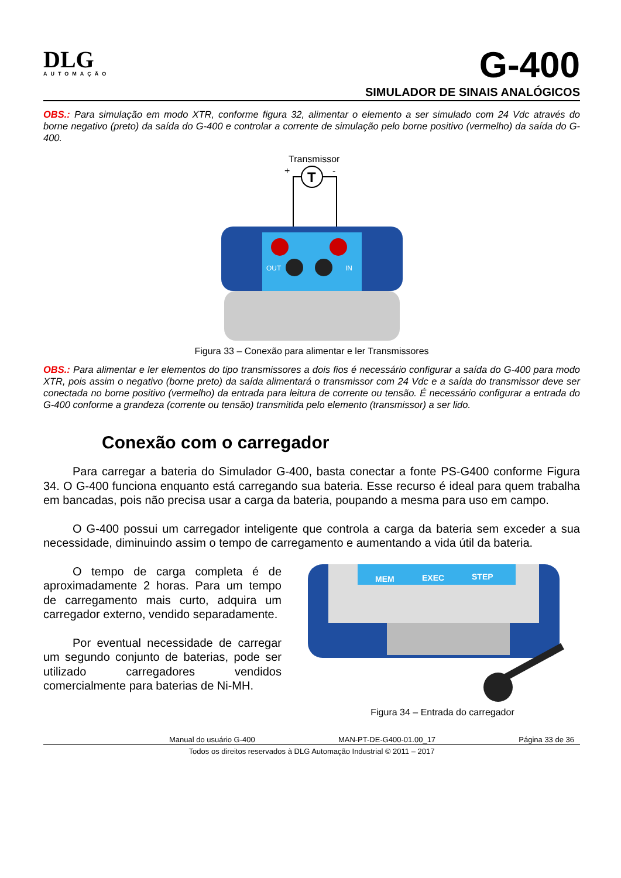DLG
AUTOMAÇÃO
G-400
SIMULADOR DE SINAIS ANALÓGICOS
OBS.: Para simulação em modo XTR, conforme figura 32, alimentar o elemento a ser simulado com 24 Vdc através do borne negativo (preto) da saída do G-400 e controlar a corrente de simulação pelo borne positivo (vermelho) da saída do G-400.
Transmissor
T
+
-
OUT
IN
Figura 33 – Conexão para alimentar e ler Transmissores
OBS.: Para alimentar e ler elementos do tipo transmissores a dois fios é necessário configurar a saída do G-400 para modo XTR, pois assim o negativo (borne preto) da saída alimentará o transmissor com 24 Vdc e a saída do transmissor deve ser conectada no borne positivo (vermelho) da entrada para leitura de corrente ou tensão. É necessário configurar a entrada do G-400 conforme a grandeza (corrente ou tensão) transmitida pelo elemento (transmissor) a ser lido.
Conexão com o carregador
Para carregar a bateria do Simulador G-400, basta conectar a fonte PS-G400 conforme Figura 34. O G-400 funciona enquanto está carregando sua bateria. Esse recurso é ideal para quem trabalha em bancadas, pois não precisa usar a carga da bateria, poupando a mesma para uso em campo.
O G-400 possui um carregador inteligente que controla a carga da bateria sem exceder a sua necessidade, diminuindo assim o tempo de carregamento e aumentando a vida útil da bateria.
O tempo de carga completa é de aproximadamente 2 horas. Para um tempo de carregamento mais curto, adquira um carregador externo, vendido separadamente.
Por eventual necessidade de carregar um segundo conjunto de baterias, pode ser utilizado carregadores vendidos comercialmente para baterias de Ni-MH.
MEM
EXEC
STEP
Figura 34 – Entrada do carregador
Manual do usuário G-400 MAN-PT-DE-G400-01.00_17 Página 33 de 36
Todos os direitos reservados à DLG Automação Industrial © 2011 – 2017